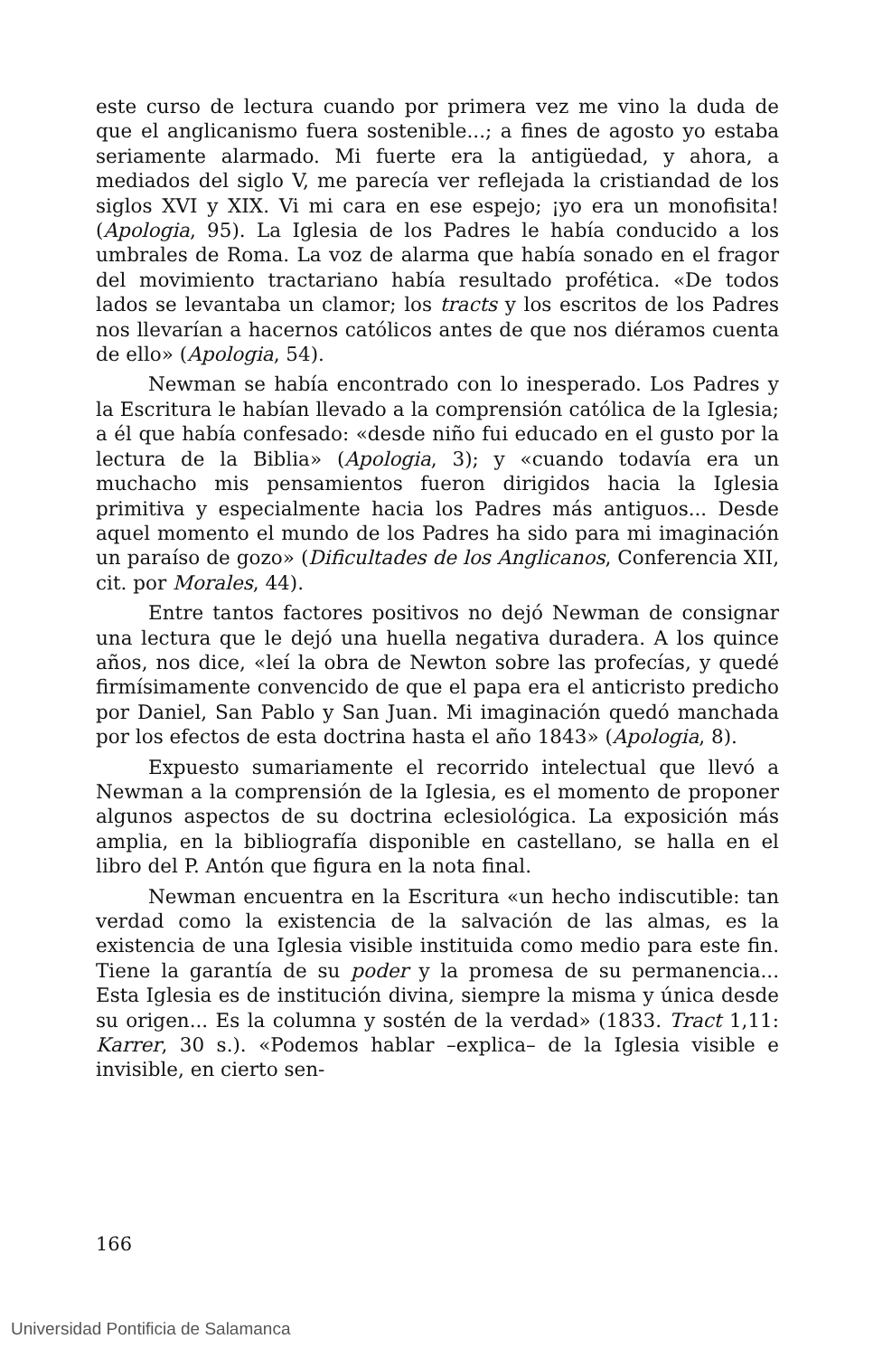este curso de lectura cuando por primera vez me vino la duda de que el anglicanismo fuera sostenible...; a fines de agosto yo estaba seriamente alarmado. Mi fuerte era la antigüedad, y ahora, a mediados del siglo V, me parecía ver reflejada la cristiandad de los siglos XVI y XIX. Vi mi cara en ese espejo; ¡yo era un monofisita! (Apologia, 95). La Iglesia de los Padres le había conducido a los umbrales de Roma. La voz de alarma que había sonado en el fragor del movimiento tractariano había resultado profética. «De todos lados se levantaba un clamor; los tracts y los escritos de los Padres nos llevarían a hacernos católicos antes de que nos diéramos cuenta de ello» (Apologia, 54).
Newman se había encontrado con lo inesperado. Los Padres y la Escritura le habían llevado a la comprensión católica de la Iglesia; a él que había confesado: «desde niño fui educado en el gusto por la lectura de la Biblia» (Apologia, 3); y «cuando todavía era un muchacho mis pensamientos fueron dirigidos hacia la Iglesia primitiva y especialmente hacia los Padres más antiguos... Desde aquel momento el mundo de los Padres ha sido para mi imaginación un paraíso de gozo» (Dificultades de los Anglicanos, Conferencia XII, cit. por Morales, 44).
Entre tantos factores positivos no dejó Newman de consignar una lectura que le dejó una huella negativa duradera. A los quince años, nos dice, «leí la obra de Newton sobre las profecías, y quedé firmísimamente convencido de que el papa era el anticristo predicho por Daniel, San Pablo y San Juan. Mi imaginación quedó manchada por los efectos de esta doctrina hasta el año 1843» (Apologia, 8).
Expuesto sumariamente el recorrido intelectual que llevó a Newman a la comprensión de la Iglesia, es el momento de proponer algunos aspectos de su doctrina eclesiológica. La exposición más amplia, en la bibliografía disponible en castellano, se halla en el libro del P. Antón que figura en la nota final.
Newman encuentra en la Escritura «un hecho indiscutible: tan verdad como la existencia de la salvación de las almas, es la existencia de una Iglesia visible instituida como medio para este fin. Tiene la garantía de su poder y la promesa de su permanencia... Esta Iglesia es de institución divina, siempre la misma y única desde su origen... Es la columna y sostén de la verdad» (1833. Tract 1,11: Karrer, 30 s.). «Podemos hablar –explica– de la Iglesia visible e invisible, en cierto sen-
166
Universidad Pontificia de Salamanca